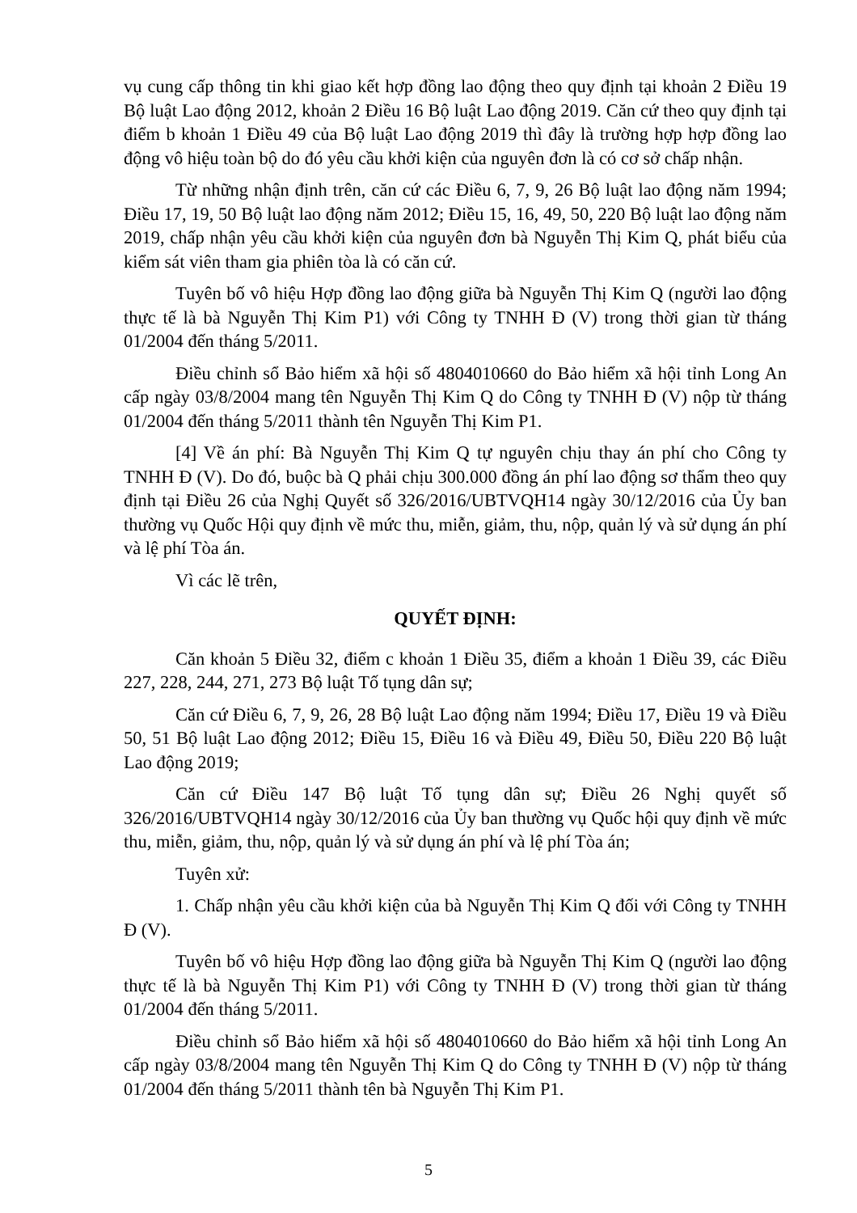vụ cung cấp thông tin khi giao kết hợp đồng lao động theo quy định tại khoản 2 Điều 19 Bộ luật Lao động 2012, khoản 2 Điều 16 Bộ luật Lao động 2019. Căn cứ theo quy định tại điểm b khoản 1 Điều 49 của Bộ luật Lao động 2019 thì đây là trường hợp hợp đồng lao động vô hiệu toàn bộ do đó yêu cầu khởi kiện của nguyên đơn là có cơ sở chấp nhận.
Từ những nhận định trên, căn cứ các Điều 6, 7, 9, 26 Bộ luật lao động năm 1994; Điều 17, 19, 50 Bộ luật lao động năm 2012; Điều 15, 16, 49, 50, 220 Bộ luật lao động năm 2019, chấp nhận yêu cầu khởi kiện của nguyên đơn bà Nguyễn Thị Kim Q, phát biểu của kiểm sát viên tham gia phiên tòa là có căn cứ.
Tuyên bố vô hiệu Hợp đồng lao động giữa bà Nguyễn Thị Kim Q (người lao động thực tế là bà Nguyễn Thị Kim P1) với Công ty TNHH Đ (V) trong thời gian từ tháng 01/2004 đến tháng 5/2011.
Điều chỉnh sổ Bảo hiểm xã hội số 4804010660 do Bảo hiểm xã hội tỉnh Long An cấp ngày 03/8/2004 mang tên Nguyễn Thị Kim Q do Công ty TNHH Đ (V) nộp từ tháng 01/2004 đến tháng 5/2011 thành tên Nguyễn Thị Kim P1.
[4] Về án phí: Bà Nguyễn Thị Kim Q tự nguyên chịu thay án phí cho Công ty TNHH Đ (V). Do đó, buộc bà Q phải chịu 300.000 đồng án phí lao động sơ thẩm theo quy định tại Điều 26 của Nghị Quyết số 326/2016/UBTVQH14 ngày 30/12/2016 của Ủy ban thường vụ Quốc Hội quy định về mức thu, miễn, giảm, thu, nộp, quản lý và sử dụng án phí và lệ phí Tòa án.
Vì các lẽ trên,
QUYẾT ĐỊNH:
Căn khoản 5 Điều 32, điểm c khoản 1 Điều 35, điểm a khoản 1 Điều 39, các Điều 227, 228, 244, 271, 273 Bộ luật Tố tụng dân sự;
Căn cứ Điều 6, 7, 9, 26, 28 Bộ luật Lao động năm 1994; Điều 17, Điều 19 và Điều 50, 51 Bộ luật Lao động 2012; Điều 15, Điều 16 và Điều 49, Điều 50, Điều 220 Bộ luật Lao động 2019;
Căn cứ Điều 147 Bộ luật Tố tụng dân sự; Điều 26 Nghị quyết số 326/2016/UBTVQH14 ngày 30/12/2016 của Ủy ban thường vụ Quốc hội quy định về mức thu, miễn, giảm, thu, nộp, quản lý và sử dụng án phí và lệ phí Tòa án;
Tuyên xử:
1. Chấp nhận yêu cầu khởi kiện của bà Nguyễn Thị Kim Q đối với Công ty TNHH Đ (V).
Tuyên bố vô hiệu Hợp đồng lao động giữa bà Nguyễn Thị Kim Q (người lao động thực tế là bà Nguyễn Thị Kim P1) với Công ty TNHH Đ (V) trong thời gian từ tháng 01/2004 đến tháng 5/2011.
Điều chỉnh sổ Bảo hiểm xã hội số 4804010660 do Bảo hiểm xã hội tỉnh Long An cấp ngày 03/8/2004 mang tên Nguyễn Thị Kim Q do Công ty TNHH Đ (V) nộp từ tháng 01/2004 đến tháng 5/2011 thành tên bà Nguyễn Thị Kim P1.
5